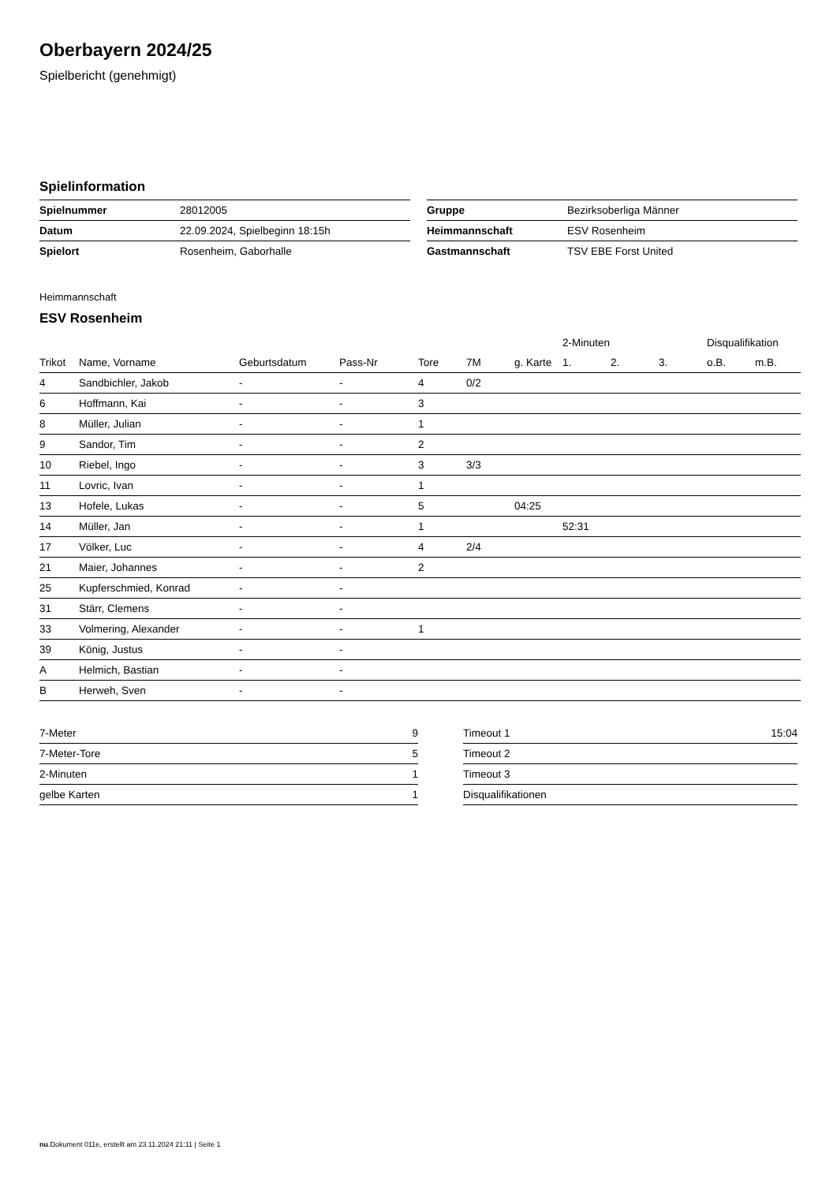Oberbayern 2024/25
Spielbericht (genehmigt)
Spielinformation
| Spielnummer | 28012005 |
| Datum | 22.09.2024, Spielbeginn 18:15h |
| Spielort | Rosenheim, Gaborhalle |
| Gruppe | Bezirksoberliga Männer |
| Heimmannschaft | ESV Rosenheim |
| Gastmannschaft | TSV EBE Forst United |
Heimmannschaft
ESV Rosenheim
| | | | | | | | 2-Minuten | | | Disqualifikation | |
| --- | --- | --- | --- | --- | --- | --- | --- | --- | --- | --- | --- |
| Trikot | Name, Vorname | Geburtsdatum | Pass-Nr | Tore | 7M | g. Karte | 1. | 2. | 3. | o.B. | m.B. |
| 4 | Sandbichler, Jakob | - | - | 4 | 0/2 | | | | | | |
| 6 | Hoffmann, Kai | - | - | 3 | | | | | | | |
| 8 | Müller, Julian | - | - | 1 | | | | | | | |
| 9 | Sandor, Tim | - | - | 2 | | | | | | | |
| 10 | Riebel, Ingo | - | - | 3 | 3/3 | | | | | | |
| 11 | Lovric, Ivan | - | - | 1 | | | | | | | |
| 13 | Hofele, Lukas | - | - | 5 | | 04:25 | | | | | |
| 14 | Müller, Jan | - | - | 1 | | | 52:31 | | | | |
| 17 | Völker, Luc | - | - | 4 | 2/4 | | | | | | |
| 21 | Maier, Johannes | - | - | 2 | | | | | | | |
| 25 | Kupferschmied, Konrad | - | - | | | | | | | | |
| 31 | Stärr, Clemens | - | - | | | | | | | | |
| 33 | Volmering, Alexander | - | - | 1 | | | | | | | |
| 39 | König, Justus | - | - | | | | | | | | |
| A | Helmich, Bastian | - | - | | | | | | | | |
| B | Herweh, Sven | - | - | | | | | | | | |
| 7-Meter | 9 |
| 7-Meter-Tore | 5 |
| 2-Minuten | 1 |
| gelbe Karten | 1 |
| Timeout 1 | 15:04 |
| Timeout 2 | |
| Timeout 3 | |
| Disqualifikationen | |
nu.Dokument 011e, erstellt am 23.11.2024 21:11 | Seite 1